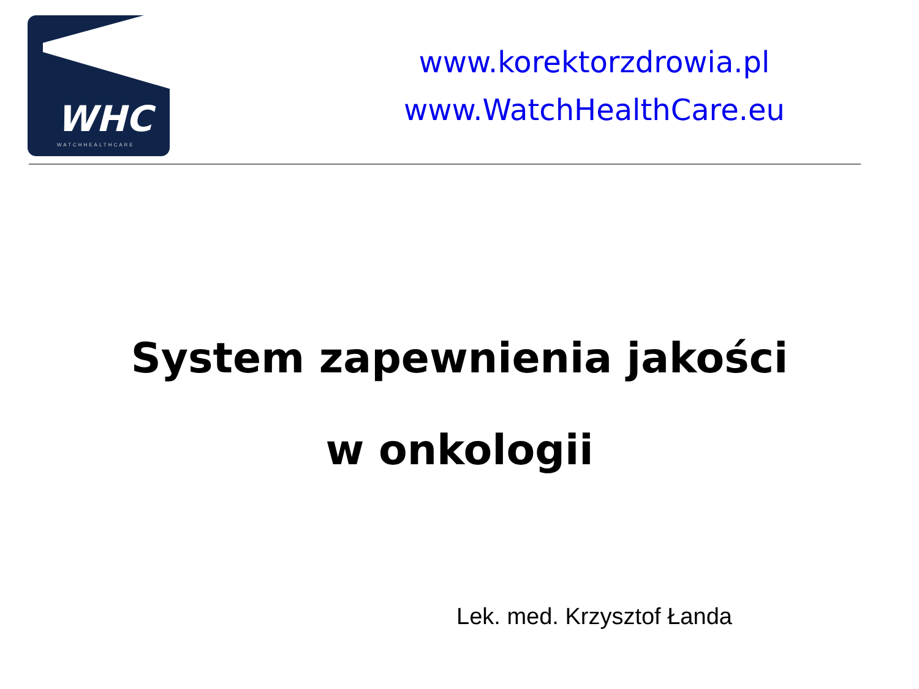WHC
WATCHHEALTHCARE
www.korektorzdrowia.pl
www.WatchHealthCare.eu
System zapewnienia jakości
w onkologii
Lek. med. Krzysztof Łanda